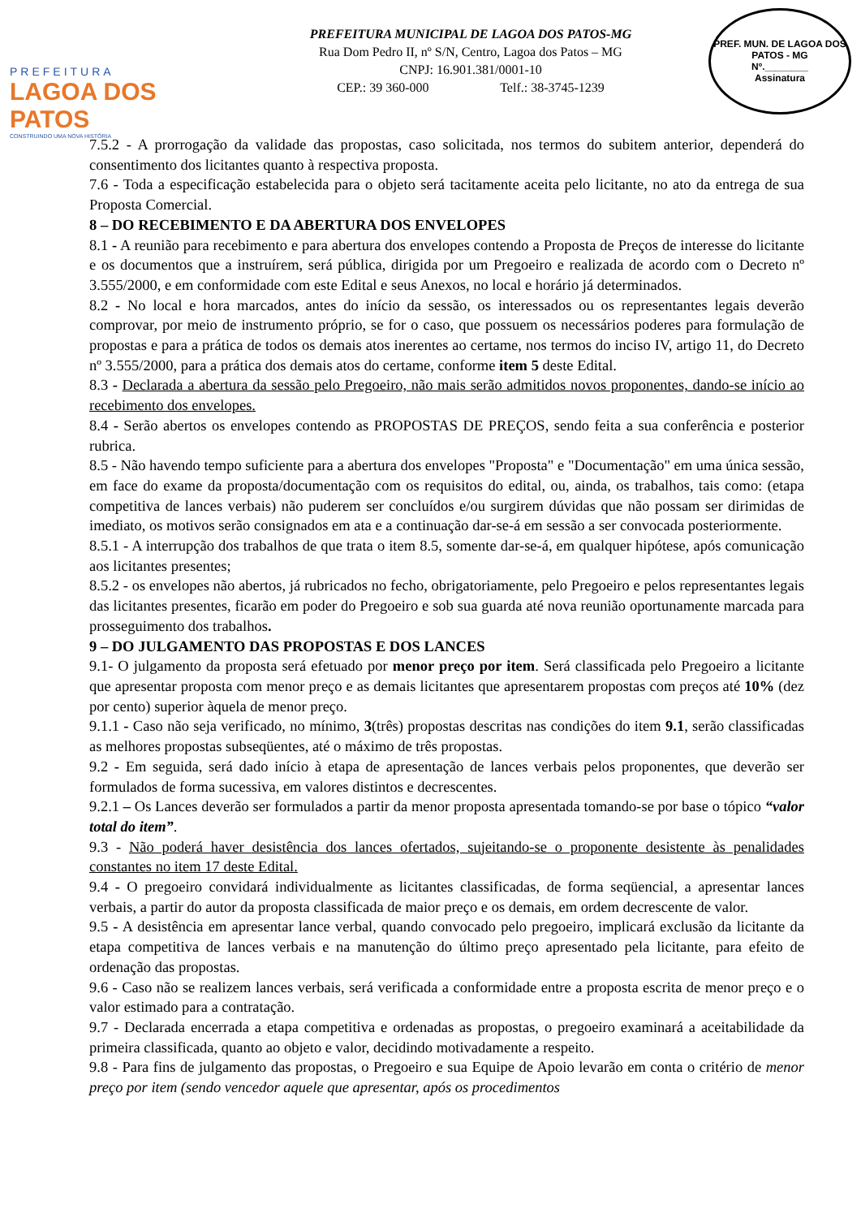PREFEITURA
LAGOA DOS PATOS
CONSTRUINDO UMA NOVA HISTÓRIA
PREFEITURA MUNICIPAL DE LAGOA DOS PATOS-MG
Rua Dom Pedro II, nº S/N, Centro, Lagoa dos Patos – MG
CNPJ: 16.901.381/0001-10
CEP.: 39 360-000 Telf.: 38-3745-1239
PREF. MUN. DE LAGOA DOS PATOS - MG
Nº.________
Assinatura
7.5.2 - A prorrogação da validade das propostas, caso solicitada, nos termos do subitem anterior, dependerá do consentimento dos licitantes quanto à respectiva proposta.
7.6 - Toda a especificação estabelecida para o objeto será tacitamente aceita pelo licitante, no ato da entrega de sua Proposta Comercial.
8 – DO RECEBIMENTO E DA ABERTURA DOS ENVELOPES
8.1 - A reunião para recebimento e para abertura dos envelopes contendo a Proposta de Preços de interesse do licitante e os documentos que a instruírem, será pública, dirigida por um Pregoeiro e realizada de acordo com o Decreto nº 3.555/2000, e em conformidade com este Edital e seus Anexos, no local e horário já determinados.
8.2 - No local e hora marcados, antes do início da sessão, os interessados ou os representantes legais deverão comprovar, por meio de instrumento próprio, se for o caso, que possuem os necessários poderes para formulação de propostas e para a prática de todos os demais atos inerentes ao certame, nos termos do inciso IV, artigo 11, do Decreto nº 3.555/2000, para a prática dos demais atos do certame, conforme item 5 deste Edital.
8.3 - Declarada a abertura da sessão pelo Pregoeiro, não mais serão admitidos novos proponentes, dando-se início ao recebimento dos envelopes.
8.4 - Serão abertos os envelopes contendo as PROPOSTAS DE PREÇOS, sendo feita a sua conferência e posterior rubrica.
8.5 - Não havendo tempo suficiente para a abertura dos envelopes "Proposta" e "Documentação" em uma única sessão, em face do exame da proposta/documentação com os requisitos do edital, ou, ainda, os trabalhos, tais como: (etapa competitiva de lances verbais) não puderem ser concluídos e/ou surgirem dúvidas que não possam ser dirimidas de imediato, os motivos serão consignados em ata e a continuação dar-se-á em sessão a ser convocada posteriormente.
8.5.1 - A interrupção dos trabalhos de que trata o item 8.5, somente dar-se-á, em qualquer hipótese, após comunicação aos licitantes presentes;
8.5.2 - os envelopes não abertos, já rubricados no fecho, obrigatoriamente, pelo Pregoeiro e pelos representantes legais das licitantes presentes, ficarão em poder do Pregoeiro e sob sua guarda até nova reunião oportunamente marcada para prosseguimento dos trabalhos.
9 – DO JULGAMENTO DAS PROPOSTAS E DOS LANCES
9.1- O julgamento da proposta será efetuado por menor preço por item. Será classificada pelo Pregoeiro a licitante que apresentar proposta com menor preço e as demais licitantes que apresentarem propostas com preços até 10% (dez por cento) superior àquela de menor preço.
9.1.1 - Caso não seja verificado, no mínimo, 3(três) propostas descritas nas condições do item 9.1, serão classificadas as melhores propostas subseqüentes, até o máximo de três propostas.
9.2 - Em seguida, será dado início à etapa de apresentação de lances verbais pelos proponentes, que deverão ser formulados de forma sucessiva, em valores distintos e decrescentes.
9.2.1 – Os Lances deverão ser formulados a partir da menor proposta apresentada tomando-se por base o tópico “valor total do item”.
9.3 - Não poderá haver desistência dos lances ofertados, sujeitando-se o proponente desistente às penalidades constantes no item 17 deste Edital.
9.4 - O pregoeiro convidará individualmente as licitantes classificadas, de forma seqüencial, a apresentar lances verbais, a partir do autor da proposta classificada de maior preço e os demais, em ordem decrescente de valor.
9.5 - A desistência em apresentar lance verbal, quando convocado pelo pregoeiro, implicará exclusão da licitante da etapa competitiva de lances verbais e na manutenção do último preço apresentado pela licitante, para efeito de ordenação das propostas.
9.6 - Caso não se realizem lances verbais, será verificada a conformidade entre a proposta escrita de menor preço e o valor estimado para a contratação.
9.7 - Declarada encerrada a etapa competitiva e ordenadas as propostas, o pregoeiro examinará a aceitabilidade da primeira classificada, quanto ao objeto e valor, decidindo motivadamente a respeito.
9.8 - Para fins de julgamento das propostas, o Pregoeiro e sua Equipe de Apoio levarão em conta o critério de menor preço por item (sendo vencedor aquele que apresentar, após os procedimentos